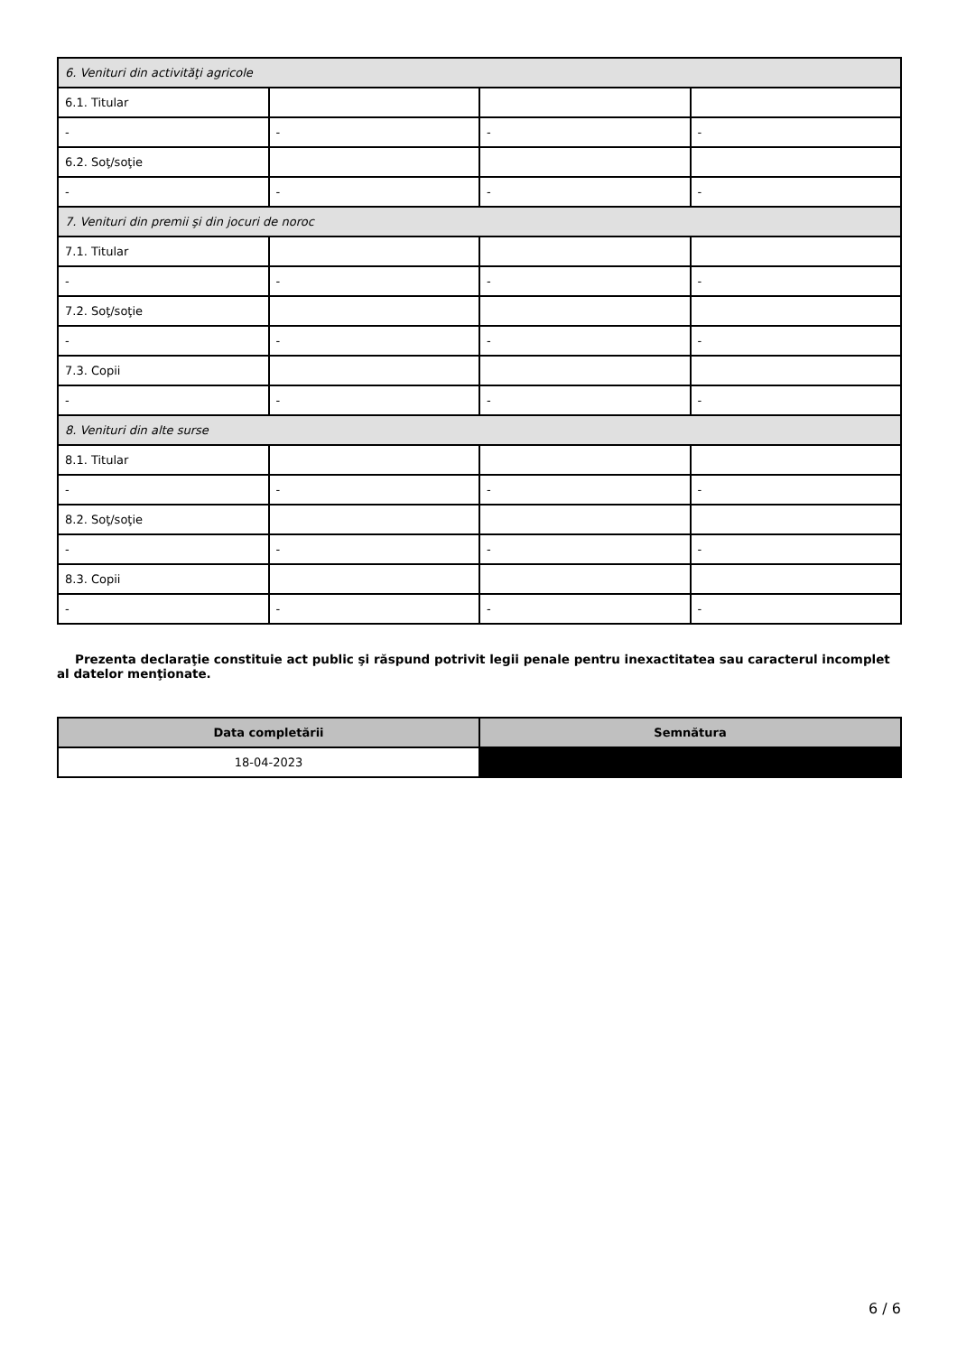| 6. Venituri din activităţi agricole | | | |
| 6.1. Titular | | | |
| - | - | - | - |
| 6.2. Soţ/soţie | | | |
| - | - | - | - |
| 7. Venituri din premii şi din jocuri de noroc | | | |
| 7.1. Titular | | | |
| - | - | - | - |
| 7.2. Soţ/soţie | | | |
| - | - | - | - |
| 7.3. Copii | | | |
| - | - | - | - |
| 8. Venituri din alte surse | | | |
| 8.1. Titular | | | |
| - | - | - | - |
| 8.2. Soţ/soţie | | | |
| - | - | - | - |
| 8.3. Copii | | | |
| - | - | - | - |
Prezenta declaraţie constituie act public şi răspund potrivit legii penale pentru inexactitatea sau caracterul incomplet al datelor menţionate.
| Data completării | Semnătura |
| --- | --- |
| 18-04-2023 | |
6 / 6